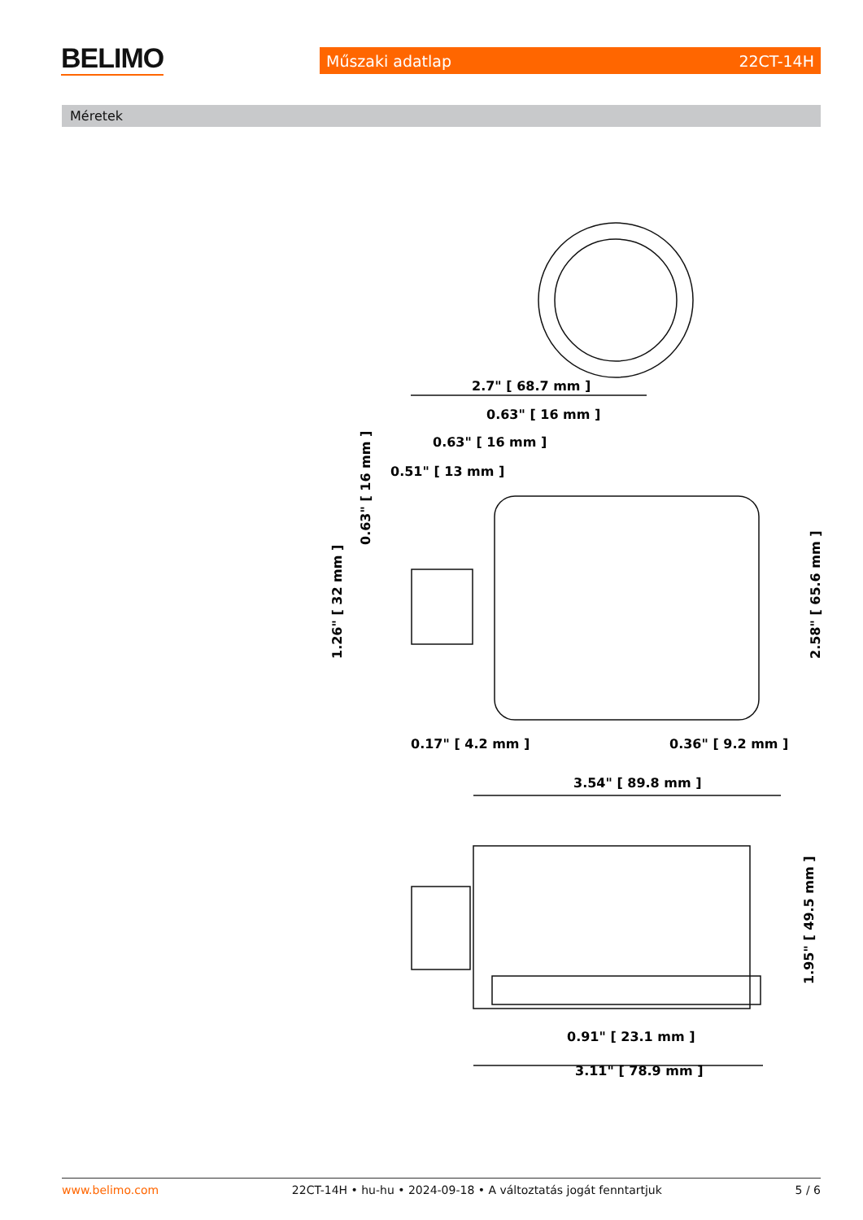BELIMO Műszaki adatlap 22CT-14H
Méretek
2.7" [ 68.7 mm ]
0.63" [ 16 mm ]
0.63" [ 16 mm ]
0.51" [ 13 mm ]
0.17" [ 4.2 mm ]
0.36" [ 9.2 mm ]
3.54" [ 89.8 mm ]
0.91" [ 23.1 mm ]
3.11" [ 78.9 mm ]
0.63" [ 16 mm ]
1.26" [ 32 mm ]
2.58" [ 65.6 mm ]
1.95" [ 49.5 mm ]
www.belimo.com 22CT-14H • hu-hu • 2024-09-18 • A változtatás jogát fenntartjuk 5 / 6